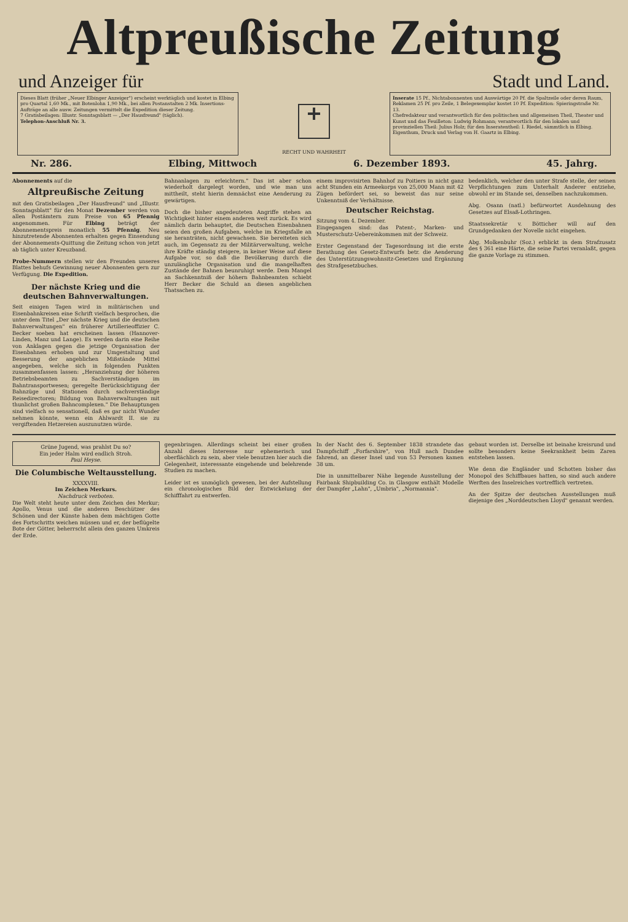Altpreußische Zeitung
und Anzeiger für Stadt und Land.
Dieses Blatt (früher „Neuer Elbinger Anzeiger") erscheint werktäglich und kostet in Elbing pro Quartal 1,60 Mk., mit Botenlohn 1,90 Mk., bei allen Postanstalten 2 Mk. Insertions-Aufträge an alle ausw. Zeitungen vermittelt die Expedition dieser Zeitung.
7 Gratisbeilagen: Illustr. Sonntagsblatt — „Der Hausfreund" (täglich).
Telephon-Anschluß Nr. 3.
RECHT UND WAHRHEIT
Inserate 15 Pf., Nichtabonnenten und Auswärtige 20 Pf. die Spaltzeile oder deren Raum, Reklamen 25 Pf. pro Zeile, 1 Belegexemplar kostet 10 Pf. Expedition: Spieringstraße Nr. 13.
Chefredakteur und verantwortlich für den politischen und allgemeinen Theil, Theater und Kunst und das Feuilleton: Ludwig Rohmann; verantwortlich für den lokalen und provinziellen Theil: Julius Holz; für den Inseratentheil: I. Riedel, sämmtlich in Elbing. Eigenthum, Druck und Verlag von H. Gaartz in Elbing.
Nr. 286. Elbing, Mittwoch 6. Dezember 1893. 45. Jahrg.
Abonnements auf die
Altpreußische Zeitung
mit den Gratisbeilagen „Der Hausfreund" und „Illustr. Sonntagsblatt" für den Monat Dezember werden von allen Postämtern zum Preise von 65 Pfennig angenommen. Für Elbing beträgt der Abonnementspreis monatlich 55 Pfennig. Neu hinzutretende Abonnenten erhalten gegen Einsendung der Abonnements-Quittung die Zeitung schon von jetzt ab täglich unter Kreuzband.
Probe-Nummern stellen wir den Freunden unseres Blattes behufs Gewinnung neuer Abonnenten gern zur Verfügung. Die Expedition.
Der nächste Krieg und die deutschen Bahnverwaltungen.
Seit einigen Tagen wird in militärischen und Eisenbahnkreisen eine Schrift vielfach besprochen, die unter dem Titel „Der nächste Krieg und die deutschen Bahnverwaltungen" ein früherer Artillerieoffizier C. Becker soeben hat erscheinen lassen (Hannover-Linden, Manz und Lange). Es werden darin eine Reihe von Anklagen gegen die jetzige Organisation der Eisenbahnen erhoben und zur Umgestaltung und Besserung der angeblichen Mißstände Mittel angegeben, welche sich in folgenden Punkten zusammenfassen lassen: „Heranziehung der höheren Betriebsbeamten zu Sachverständigen im Bahntransportwesen; geregelte Berücksichtigung der Bahnzüge und Stationen durch sachverständige Reisedirectoren; Bildung von Bahnverwaltungen mit thunlichst großen Bahncomplexen." Die Behauptungen sind vielfach so sensationell, daß es gar nicht Wunder nehmen könnte, wenn ein Ahlwardt II. sie zu vergiftenden Hetzereien auszunutzen würde.
Bahnanlagen zu erleichtern." Das ist aber schon wiederholt dargelegt worden, und wie man uns mittheilt, steht hierin demnächst eine Aenderung zu gewärtigen.
Doch die bisher angedeuteten Angriffe stehen an Wichtigkeit hinter einem anderen weit zurück. Es wird nämlich darin behauptet, die Deutschen Eisenbahnen seien den großen Aufgaben, welche im Kriegsfalle an sie heranträten, nicht gewachsen. Sie bereiteten sich auch, im Gegensatz zu der Militärverwaltung, welche ihre Kräfte ständig steigere, in keiner Weise auf diese Aufgabe vor, so daß die Bevölkerung durch die unzulängliche Organisation und die mangelhaften Zustände der Bahnen beunruhigt werde. Dem Mangel an Sachkenntniß der höhern Bahnbeamten schiebt Herr Becker die Schuld an diesen angeblichen Thatsachen zu.
einem improvisirten Bahnhof zu Poitiers in nicht ganz acht Stunden ein Armeekorps von 25,000 Mann mit 42 Zügen befördert sei, so beweist das nur seine Unkenntniß der Verhältnisse.
Deutscher Reichstag.
Sitzung vom 4. Dezember.
Eingegangen sind: das Patent-, Marken- und Musterschutz-Uebereinkommen mit der Schweiz.
Erster Gegenstand der Tagesordnung ist die erste Berathung des Gesetz-Entwurfs betr. die Aenderung des Unterstützungswohnsitz-Gesetzes und Ergänzung des Strafgesetzbuches.
bedenklich, welcher den unter Strafe stelle, der seinen Verpflichtungen zum Unterhalt Anderer entziehe, obwohl er im Stande sei, denselben nachzukommen.
Abg. Osann (natl.) befürwortet Ausdehnung des Gesetzes auf Elsaß-Lothringen.
Staatssekretär v. Bötticher will auf den Grundgedanken der Novelle nicht eingehen.
Abg. Molkenbuhr (Soz.) erblickt in dem Strafzusatz des § 361 eine Härte, die seine Partei veranlaßt, gegen die ganze Vorlage zu stimmen.
Grüne Jugend, was prahlst Du so?
Ein jeder Halm wird endlich Stroh.
Paul Heyse.
Die Columbische Weltausstellung.
XXXXVIII.
Im Zeichen Merkurs.
Nachdruck verboten.
Die Welt steht heute unter dem Zeichen des Merkur; Apollo, Venus und die anderen Beschützer des Schönen und der Künste haben dem mächtigen Gotte des Fortschritts weichen müssen und er, der beflügelte Bote der Götter, beherrscht allein den ganzen Umkreis der Erde.
gegenbringen. Allerdings scheint bei einer großen Anzahl dieses Interesse nur ephemerisch und oberflächlich zu sein, aber viele benutzen hier auch die Gelegenheit, interessante eingehende und belehrende Studien zu machen.
Leider ist es unmöglich gewesen, bei der Aufstellung ein chronologisches Bild der Entwickelung der Schifffahrt zu entwerfen.
In der Nacht des 6. September 1838 strandete das Dampfschiff „Forfarshire", von Hull nach Dundee fahrend, an dieser Insel und von 53 Personen kamen 38 um.
Die in unmittelbarer Nähe liegende Ausstellung der Fairbank Shipbuilding Co. in Glasgow enthält Modelle der Dampfer „Lahn", „Umbria", „Normannia".
gebaut worden ist. Derselbe ist beinahe kreisrund und sollte besonders keine Seekrankheit beim Zaren entstehen lassen.
Wie denn die Engländer und Schotten bisher das Monopol des Schiffbaues hatten, so sind auch andere Werften des Inselreiches vortrefflich vertreten.
An der Spitze der deutschen Ausstellungen muß diejenige des „Norddeutschen Lloyd" genannt werden.